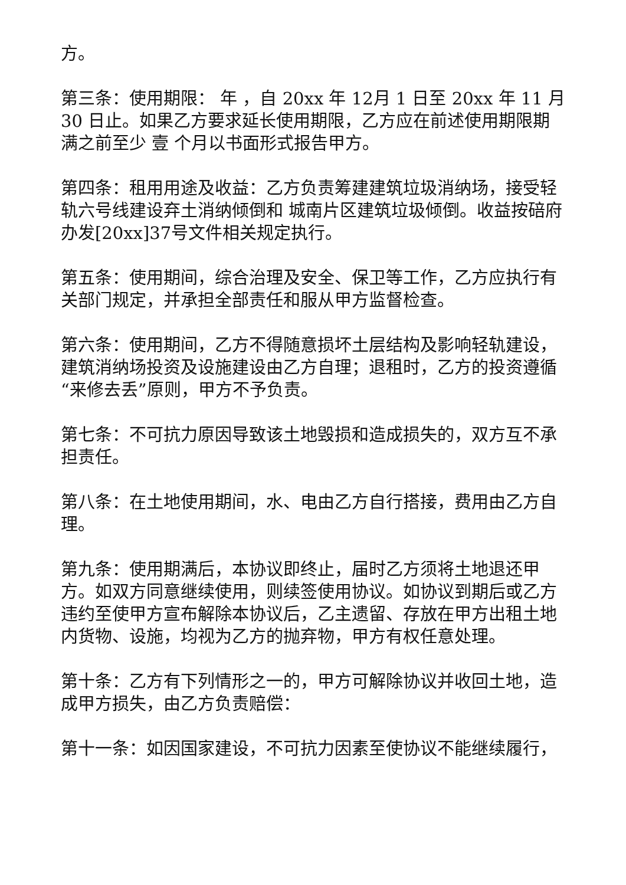方。
第三条：使用期限： 年 ，自 20xx 年 12月 1 日至 20xx 年 11 月 30 日止。如果乙方要求延长使用期限，乙方应在前述使用期限期满之前至少 壹 个月以书面形式报告甲方。
第四条：租用用途及收益：乙方负责筹建建筑垃圾消纳场，接受轻轨六号线建设弃土消纳倾倒和 城南片区建筑垃圾倾倒。收益按碚府办发[20xx]37号文件相关规定执行。
第五条：使用期间，综合治理及安全、保卫等工作，乙方应执行有关部门规定，并承担全部责任和服从甲方监督检查。
第六条：使用期间，乙方不得随意损坏土层结构及影响轻轨建设， 建筑消纳场投资及设施建设由乙方自理；退租时，乙方的投资遵循“来修去丢”原则，甲方不予负责。
第七条：不可抗力原因导致该土地毁损和造成损失的，双方互不承担责任。
第八条：在土地使用期间，水、电由乙方自行搭接，费用由乙方自理。
第九条：使用期满后，本协议即终止，届时乙方须将土地退还甲方。如双方同意继续使用，则续签使用协议。如协议到期后或乙方违约至使甲方宣布解除本协议后，乙主遗留、存放在甲方出租土地内货物、设施，均视为乙方的抛弃物，甲方有权任意处理。
第十条：乙方有下列情形之一的，甲方可解除协议并收回土地，造成甲方损失，由乙方负责赔偿：
第十一条：如因国家建设，不可抗力因素至使协议不能继续履行，